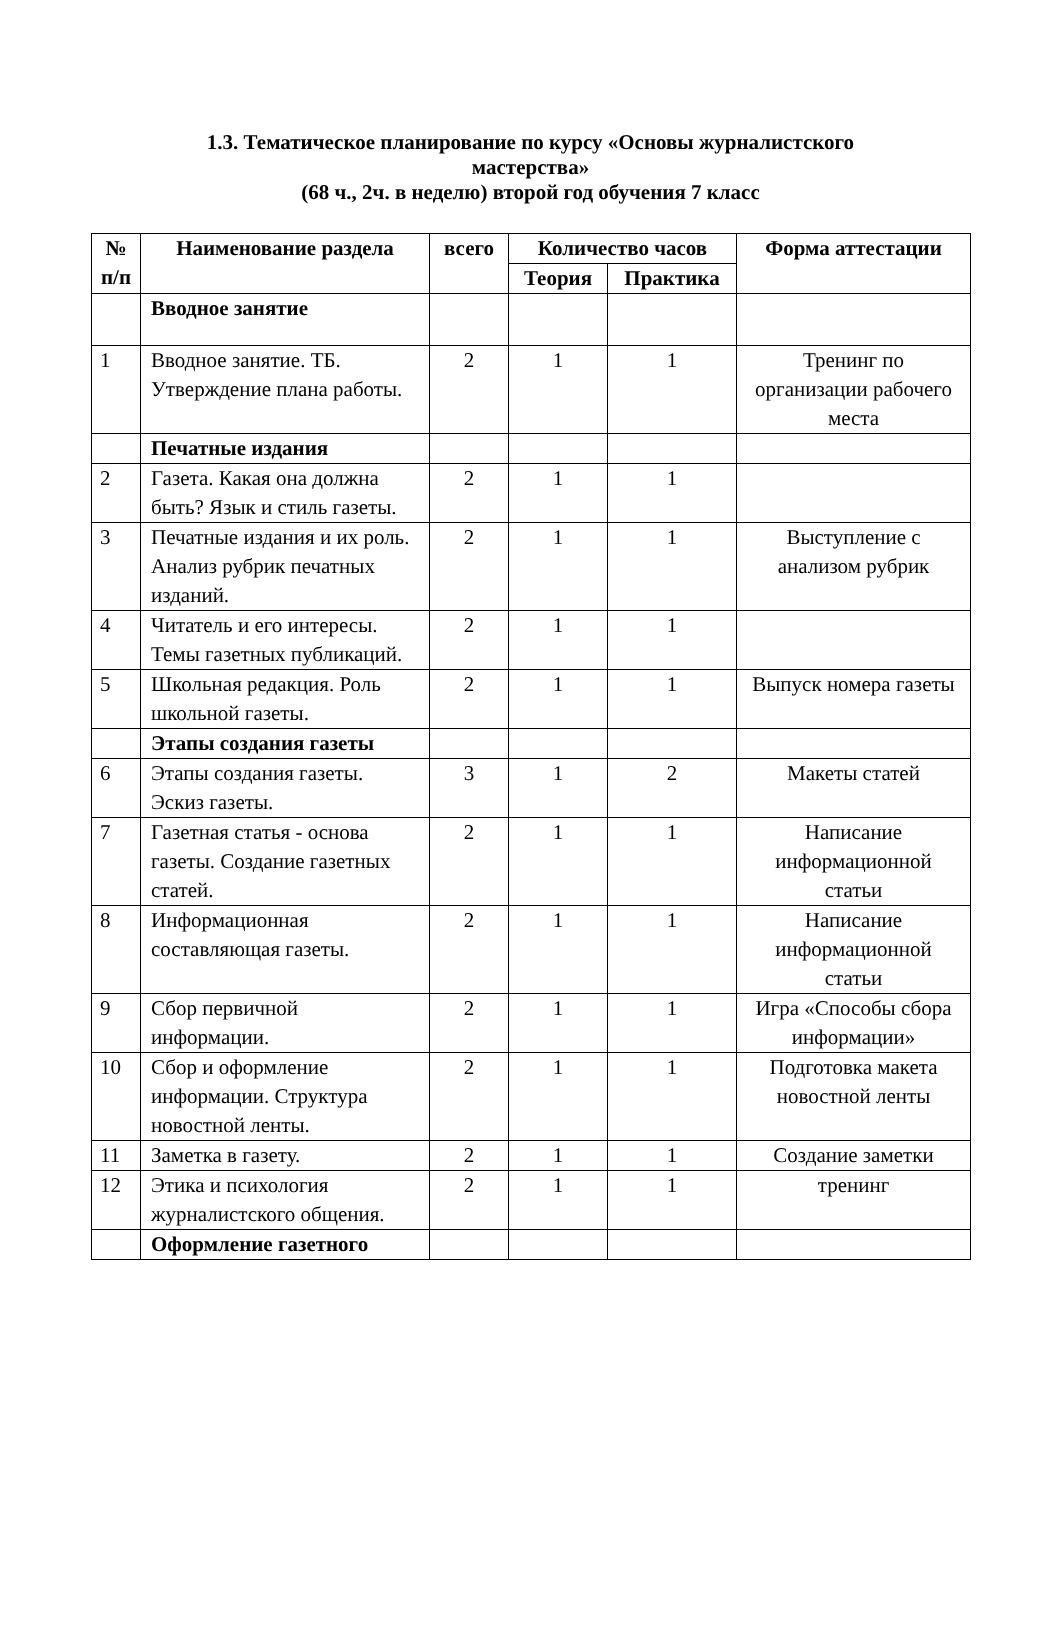1.3. Тематическое планирование по курсу «Основы журналистского
мастерства»
(68 ч., 2ч. в неделю) второй год обучения 7 класс
| № п/п | Наименование раздела | всего | Количество часов | | Форма аттестации |
| --- | --- | --- | --- | --- | --- |
| | | | Теория | Практика | |
| | Вводное занятие | | | | |
| 1 | Вводное занятие. ТБ. Утверждение плана работы. | 2 | 1 | 1 | Тренинг по организации рабочего места |
| | Печатные издания | | | | |
| 2 | Газета. Какая она должна быть? Язык и стиль газеты. | 2 | 1 | 1 | |
| 3 | Печатные издания и их роль. Анализ рубрик печатных изданий. | 2 | 1 | 1 | Выступление с анализом рубрик |
| 4 | Читатель и его интересы. Темы газетных публикаций. | 2 | 1 | 1 | |
| 5 | Школьная редакция. Роль школьной газеты. | 2 | 1 | 1 | Выпуск номера газеты |
| | Этапы создания газеты | | | | |
| 6 | Этапы создания газеты. Эскиз газеты. | 3 | 1 | 2 | Макеты статей |
| 7 | Газетная статья - основа газеты. Создание газетных статей. | 2 | 1 | 1 | Написание информационной статьи |
| 8 | Информационная составляющая газеты. | 2 | 1 | 1 | Написание информационной статьи |
| 9 | Сбор первичной информации. | 2 | 1 | 1 | Игра «Способы сбора информации» |
| 10 | Сбор и оформление информации. Структура новостной ленты. | 2 | 1 | 1 | Подготовка макета новостной ленты |
| 11 | Заметка в газету. | 2 | 1 | 1 | Создание заметки |
| 12 | Этика и психология журналистского общения. | 2 | 1 | 1 | тренинг |
| | Оформление газетного | | | | |